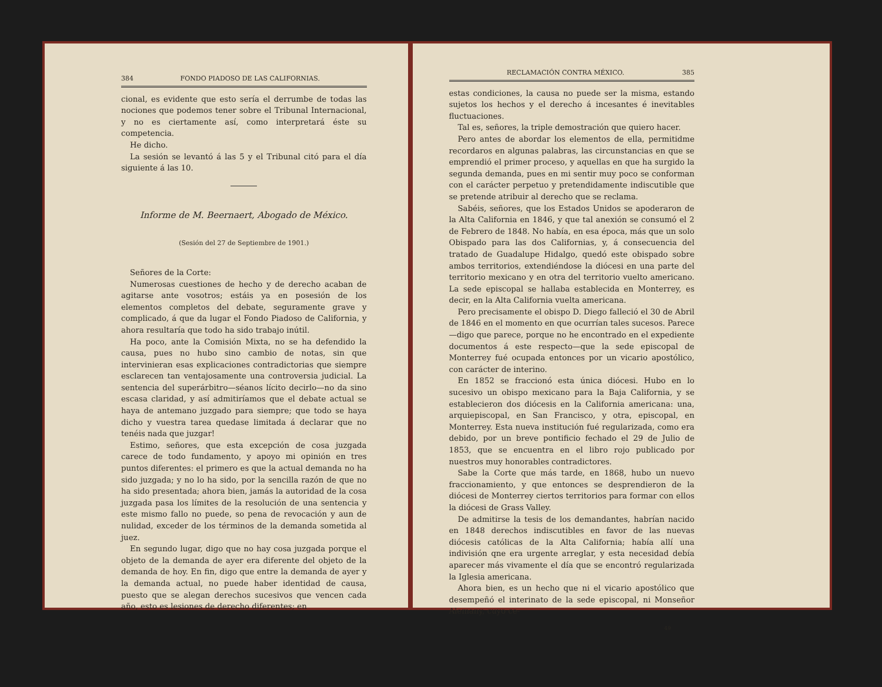384 FONDO PIADOSO DE LAS CALIFORNIAS.
cional, es evidente que esto sería el derrumbe de todas las nociones que podemos tener sobre el Tribunal Internacional, y no es ciertamente así, como interpretará éste su competencia.
He dicho.
La sesión se levantó á las 5 y el Tribunal citó para el día siguiente á las 10.
Informe de M. Beernaert, Abogado de México.
(Sesión del 27 de Septiembre de 1901.)
Señores de la Corte:
Numerosas cuestiones de hecho y de derecho acaban de agitarse ante vosotros; estáis ya en posesión de los elementos completos del debate, seguramente grave y complicado, á que da lugar el Fondo Piadoso de California, y ahora resultaría que todo ha sido trabajo inútil.
Ha poco, ante la Comisión Mixta, no se ha defendido la causa, pues no hubo sino cambio de notas, sin que intervinieran esas explicaciones contradictorias que siempre esclarecen tan ventajosamente una controversia judicial. La sentencia del superárbitro—séanos lícito decirlo—no da sino escasa claridad, y así admitiríamos que el debate actual se haya de antemano juzgado para siempre; que todo se haya dicho y vuestra tarea quedase limitada á declarar que no tenéis nada que juzgar!
Estimo, señores, que esta excepción de cosa juzgada carece de todo fundamento, y apoyo mi opinión en tres puntos diferentes: el primero es que la actual demanda no ha sido juzgada; y no lo ha sido, por la sencilla razón de que no ha sido presentada; ahora bien, jamás la autoridad de la cosa juzgada pasa los límites de la resolución de una sentencia y este mismo fallo no puede, so pena de revocación y aun de nulidad, exceder de los términos de la demanda sometida al juez.
En segundo lugar, digo que no hay cosa juzgada porque el objeto de la demanda de ayer era diferente del objeto de la demanda de hoy. En fin, digo que entre la demanda de ayer y la demanda actual, no puede haber identidad de causa, puesto que se alegan derechos sucesivos que vencen cada año, esto es lesiones de derecho diferentes; en
RECLAMACIÓN CONTRA MÉXICO. 385
estas condiciones, la causa no puede ser la misma, estando sujetos los hechos y el derecho á incesantes é inevitables fluctuaciones.
Tal es, señores, la triple demostración que quiero hacer.
Pero antes de abordar los elementos de ella, permitidme recordaros en algunas palabras, las circunstancias en que se emprendió el primer proceso, y aquellas en que ha surgido la segunda demanda, pues en mi sentir muy poco se conforman con el carácter perpetuo y pretendidamente indiscutible que se pretende atribuir al derecho que se reclama.
Sabéis, señores, que los Estados Unidos se apoderaron de la Alta California en 1846, y que tal anexión se consumó el 2 de Febrero de 1848. No había, en esa época, más que un solo Obispado para las dos Californias, y, á consecuencia del tratado de Guadalupe Hidalgo, quedó este obispado sobre ambos territorios, extendiéndose la diócesi en una parte del territorio mexicano y en otra del territorio vuelto americano. La sede episcopal se hallaba establecida en Monterrey, es decir, en la Alta California vuelta americana.
Pero precisamente el obispo D. Diego falleció el 30 de Abril de 1846 en el momento en que ocurrían tales sucesos. Parece—digo que parece, porque no he encontrado en el expediente documentos á este respecto—que la sede episcopal de Monterrey fué ocupada entonces por un vicario apostólico, con carácter de interino.
En 1852 se fraccionó esta única diócesi. Hubo en lo sucesivo un obispo mexicano para la Baja California, y se establecieron dos diócesis en la California americana: una, arquiepiscopal, en San Francisco, y otra, episcopal, en Monterrey. Esta nueva institución fué regularizada, como era debido, por un breve pontificio fechado el 29 de Julio de 1853, que se encuentra en el libro rojo publicado por nuestros muy honorables contradictores.
Sabe la Corte que más tarde, en 1868, hubo un nuevo fraccionamiento, y que entonces se desprendieron de la diócesi de Monterrey ciertos territorios para formar con ellos la diócesi de Grass Valley.
De admitirse la tesis de los demandantes, habrían nacido en 1848 derechos indiscutibles en favor de las nuevas diócesis católicas de la Alta California; había allí una indivisión qne era urgente arreglar, y esta necesidad debía aparecer más vivamente el día que se encontró regularizada la Iglesia americana.
Ahora bien, es un hecho que ni el vicario apostólico que desempeñó el interinato de la sede episcopal, ni Monseñor Alemany, cuyo ce-
49